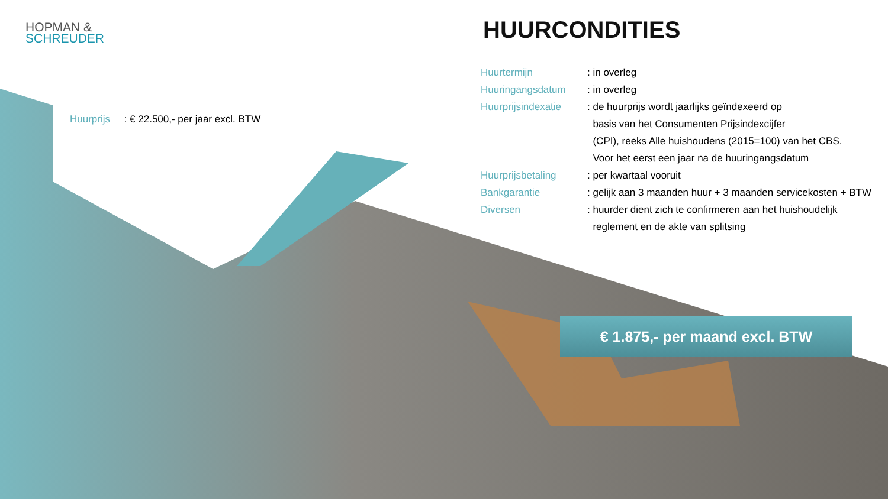HOPMAN &
SCHREUDER
Huurprijs : € 22.500,- per jaar excl. BTW
HUURCONDITIES
| Huurtermijn | : in overleg |
| Huuringangsdatum | : in overleg |
| Huurprijsindexatie | : de huurprijs wordt jaarlijks geïndexeerd op basis van het Consumenten Prijsindexcijfer (CPI), reeks Alle huishoudens (2015=100) van het CBS. Voor het eerst een jaar na de huuringangsdatum |
| Huurprijsbetaling | : per kwartaal vooruit |
| Bankgarantie | : gelijk aan 3 maanden huur + 3 maanden servicekosten + BTW |
| Diversen | : huurder dient zich te confirmeren aan het huishoudelijk reglement en de akte van splitsing |
€ 1.875,- per maand excl. BTW